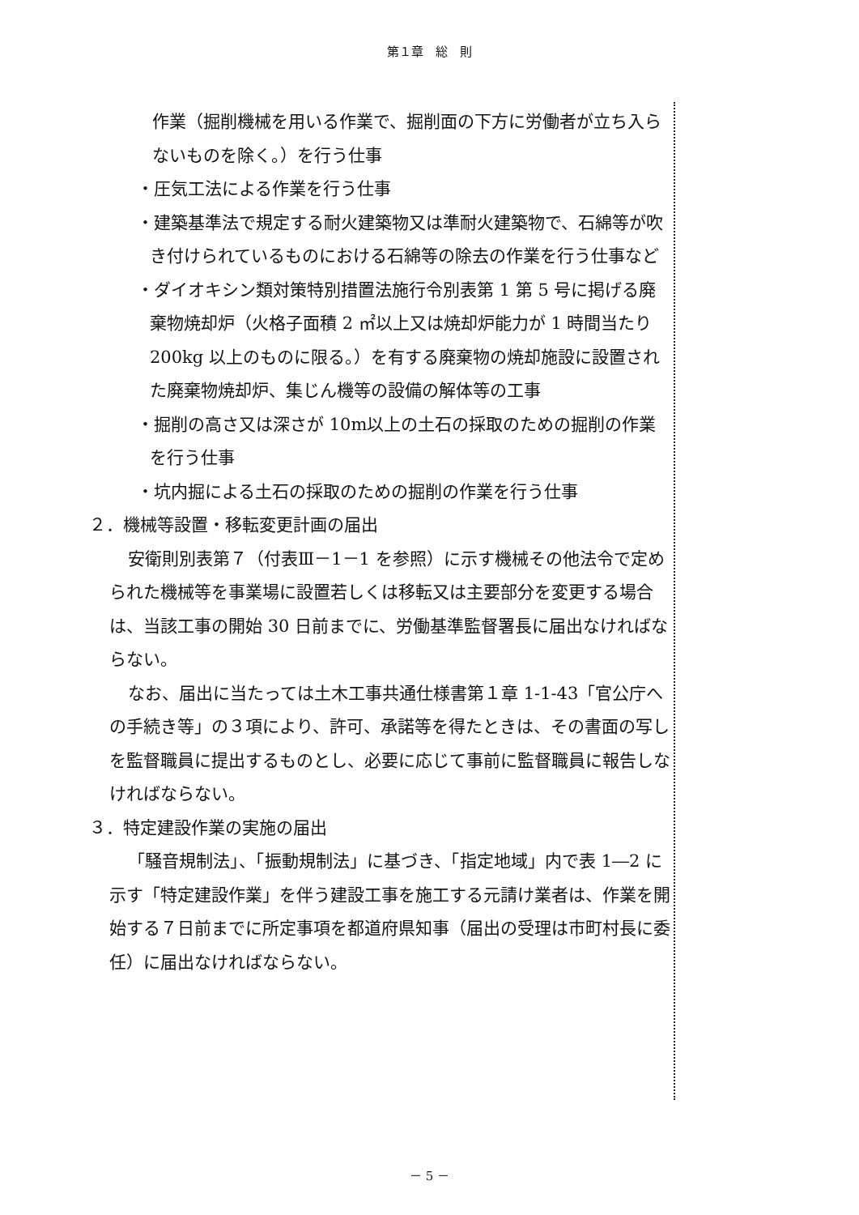第１章　総　則
作業（掘削機械を用いる作業で、掘削面の下方に労働者が立ち入らないものを除く。）を行う仕事
・圧気工法による作業を行う仕事
・建築基準法で規定する耐火建築物又は準耐火建築物で、石綿等が吹き付けられているものにおける石綿等の除去の作業を行う仕事など
・ダイオキシン類対策特別措置法施行令別表第 1 第 5 号に掲げる廃棄物焼却炉（火格子面積 2 ㎡以上又は焼却炉能力が 1 時間当たり 200kg 以上のものに限る。）を有する廃棄物の焼却施設に設置された廃棄物焼却炉、集じん機等の設備の解体等の工事
・掘削の高さ又は深さが 10m以上の土石の採取のための掘削の作業を行う仕事
・坑内掘による土石の採取のための掘削の作業を行う仕事
２．機械等設置・移転変更計画の届出
安衛則別表第７（付表Ⅲ－1－1 を参照）に示す機械その他法令で定められた機械等を事業場に設置若しくは移転又は主要部分を変更する場合は、当該工事の開始 30 日前までに、労働基準監督署長に届出なければならない。
なお、届出に当たっては土木工事共通仕様書第１章 1-1-43「官公庁への手続き等」の３項により、許可、承諾等を得たときは、その書面の写しを監督職員に提出するものとし、必要に応じて事前に監督職員に報告しなければならない。
３．特定建設作業の実施の届出
「騒音規制法」、「振動規制法」に基づき、「指定地域」内で表 1―2 に示す「特定建設作業」を伴う建設工事を施工する元請け業者は、作業を開始する７日前までに所定事項を都道府県知事（届出の受理は市町村長に委任）に届出なければならない。
－ 5 －